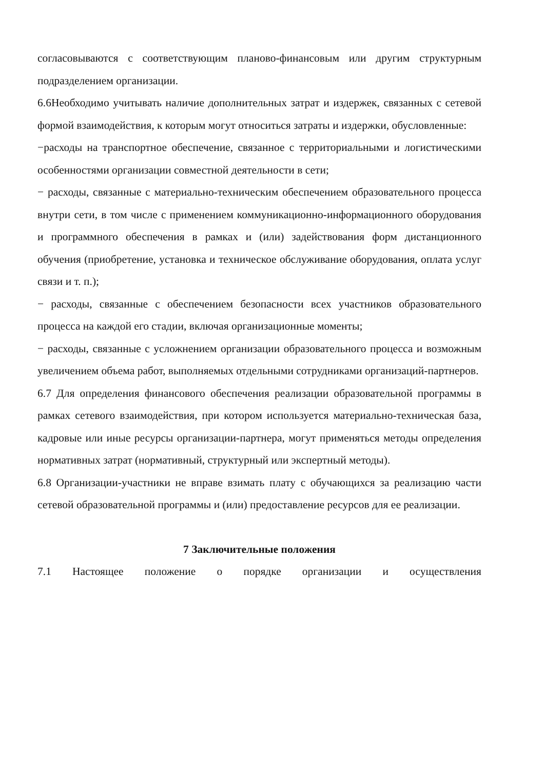согласовываются с соответствующим планово-финансовым или другим структурным подразделением организации.
6.6Необходимо учитывать наличие дополнительных затрат и издержек, связанных с сетевой формой взаимодействия, к которым могут относиться затраты и издержки, обусловленные:
−расходы на транспортное обеспечение, связанное с территориальными и логистическими особенностями организации совместной деятельности в сети;
− расходы, связанные с материально-техническим обеспечением образовательного процесса внутри сети, в том числе с применением коммуникационно-информационного оборудования и программного обеспечения в рамках и (или) задействования форм дистанционного обучения (приобретение, установка и техническое обслуживание оборудования, оплата услуг связи и т. п.);
− расходы, связанные с обеспечением безопасности всех участников образовательного процесса на каждой его стадии, включая организационные моменты;
− расходы, связанные с усложнением организации образовательного процесса и возможным увеличением объема работ, выполняемых отдельными сотрудниками организаций-партнеров.
6.7 Для определения финансового обеспечения реализации образовательной программы в рамках сетевого взаимодействия, при котором используется материально-техническая база, кадровые или иные ресурсы организации-партнера, могут применяться методы определения нормативных затрат (нормативный, структурный или экспертный методы).
6.8 Организации-участники не вправе взимать плату с обучающихся за реализацию части сетевой образовательной программы и (или) предоставление ресурсов для ее реализации.
7 Заключительные положения
7.1 Настоящее положение о порядке организации и осуществления